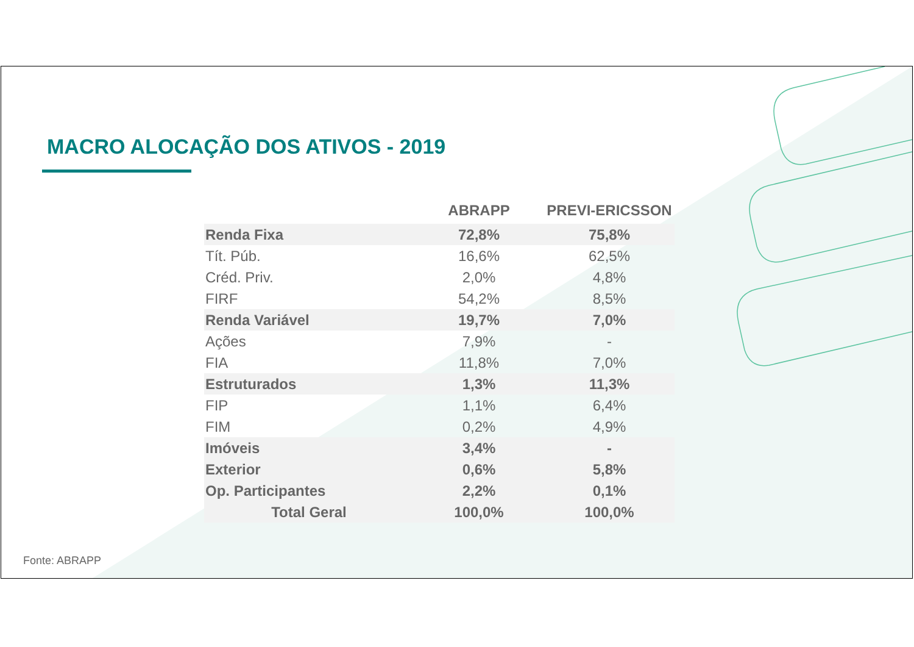MACRO ALOCAÇÃO DOS ATIVOS - 2019
| | ABRAPP | PREVI-ERICSSON |
| --- | --- | --- |
| Renda Fixa | 72,8% | 75,8% |
| Tít. Púb. | 16,6% | 62,5% |
| Créd. Priv. | 2,0% | 4,8% |
| FIRF | 54,2% | 8,5% |
| Renda Variável | 19,7% | 7,0% |
| Ações | 7,9% | - |
| FIA | 11,8% | 7,0% |
| Estruturados | 1,3% | 11,3% |
| FIP | 1,1% | 6,4% |
| FIM | 0,2% | 4,9% |
| Imóveis | 3,4% | - |
| Exterior | 0,6% | 5,8% |
| Op. Participantes | 2,2% | 0,1% |
| Total Geral | 100,0% | 100,0% |
Fonte: ABRAPP